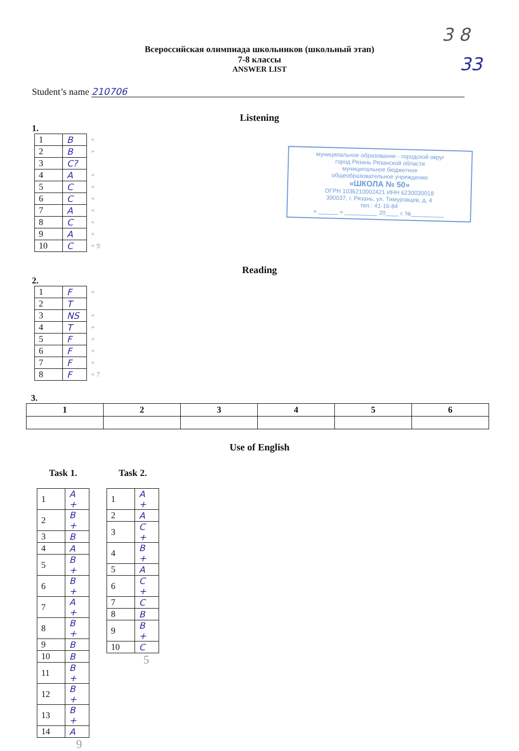3 8
33
Всероссийская олимпиада школьников (школьный этап)
7-8 классы
ANSWER LIST
Student’s name 210706
Listening
1.
| 1 | B | + |
| 2 | B | + |
| 3 | C? | |
| 4 | A | + |
| 5 | C | + |
| 6 | C | + |
| 7 | A | + |
| 8 | C | + |
| 9 | A | + |
| 10 | C | + 9 |
муниципальное образование - городской округ
город Рязань Рязанской области
муниципальное бюджетное
общеобразовательное учреждение
«ШКОЛА № 50»
ОГРН 1036210002421 ИНН 6230030018
390037, г. Рязань, ул. Тимуровцев, д. 4
тел.: 41-16-84
« ______ » __________ 20____ г. №__________
Reading
2.
| 1 | F | + |
| 2 | T | |
| 3 | NS | + |
| 4 | T | + |
| 5 | F | + |
| 6 | F | + |
| 7 | F | + |
| 8 | F | + 7 |
3.
| 1 | 2 | 3 | 4 | 5 | 6 |
| --- | --- | --- | --- | --- | --- |
Use of English
Task 1.
| 1 | A + |
| 2 | B + |
| 3 | B |
| 4 | A |
| 5 | B + |
| 6 | B + |
| 7 | A + |
| 8 | B + |
| 9 | B |
| 10 | B |
| 11 | B + |
| 12 | B + |
| 13 | B + |
| 14 | A |
9
Task 2.
| 1 | A + |
| 2 | A |
| 3 | C + |
| 4 | B + |
| 5 | A |
| 6 | C + |
| 7 | C |
| 8 | B |
| 9 | B + |
| 10 | C |
5